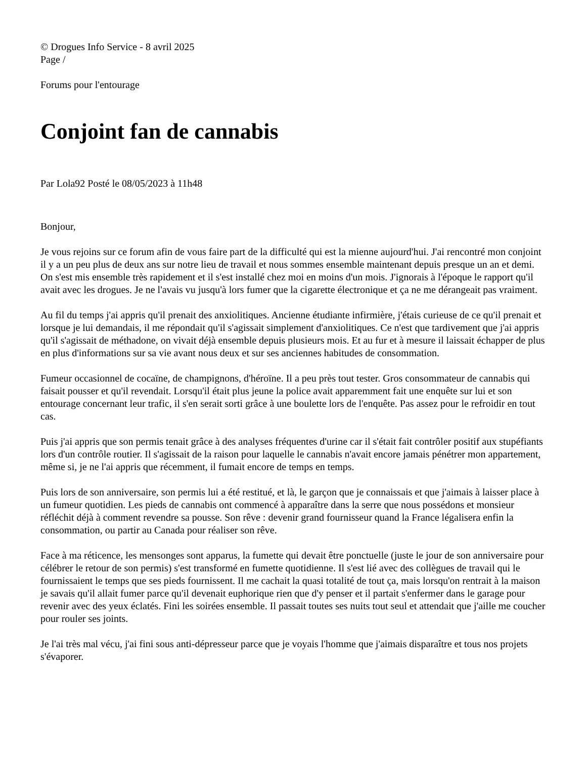© Drogues Info Service - 8 avril 2025
Page /
Forums pour l'entourage
Conjoint fan de cannabis
Par Lola92 Posté le 08/05/2023 à 11h48
Bonjour,
Je vous rejoins sur ce forum afin de vous faire part de la difficulté qui est la mienne aujourd'hui. J'ai rencontré mon conjoint il y a un peu plus de deux ans sur notre lieu de travail et nous sommes ensemble maintenant depuis presque un an et demi. On s'est mis ensemble très rapidement et il s'est installé chez moi en moins d'un mois. J'ignorais à l'époque le rapport qu'il avait avec les drogues. Je ne l'avais vu jusqu'à lors fumer que la cigarette électronique et ça ne me dérangeait pas vraiment.
Au fil du temps j'ai appris qu'il prenait des anxiolitiques. Ancienne étudiante infirmière, j'étais curieuse de ce qu'il prenait et lorsque je lui demandais, il me répondait qu'il s'agissait simplement d'anxiolitiques. Ce n'est que tardivement que j'ai appris qu'il s'agissait de méthadone, on vivait déjà ensemble depuis plusieurs mois. Et au fur et à mesure il laissait échapper de plus en plus d'informations sur sa vie avant nous deux et sur ses anciennes habitudes de consommation.
Fumeur occasionnel de cocaïne, de champignons, d'héroïne. Il a peu près tout tester. Gros consommateur de cannabis qui faisait pousser et qu'il revendait. Lorsqu'il était plus jeune la police avait apparemment fait une enquête sur lui et son entourage concernant leur trafic, il s'en serait sorti grâce à une boulette lors de l'enquête. Pas assez pour le refroidir en tout cas.
Puis j'ai appris que son permis tenait grâce à des analyses fréquentes d'urine car il s'était fait contrôler positif aux stupéfiants lors d'un contrôle routier. Il s'agissait de la raison pour laquelle le cannabis n'avait encore jamais pénétrer mon appartement, même si, je ne l'ai appris que récemment, il fumait encore de temps en temps.
Puis lors de son anniversaire, son permis lui a été restitué, et là, le garçon que je connaissais et que j'aimais à laisser place à un fumeur quotidien. Les pieds de cannabis ont commencé à apparaître dans la serre que nous possédons et monsieur réfléchit déjà à comment revendre sa pousse. Son rêve : devenir grand fournisseur quand la France légalisera enfin la consommation, ou partir au Canada pour réaliser son rêve.
Face à ma réticence, les mensonges sont apparus, la fumette qui devait être ponctuelle (juste le jour de son anniversaire pour célébrer le retour de son permis) s'est transformé en fumette quotidienne. Il s'est lié avec des collègues de travail qui le fournissaient le temps que ses pieds fournissent. Il me cachait la quasi totalité de tout ça, mais lorsqu'on rentrait à la maison je savais qu'il allait fumer parce qu'il devenait euphorique rien que d'y penser et il partait s'enfermer dans le garage pour revenir avec des yeux éclatés. Fini les soirées ensemble. Il passait toutes ses nuits tout seul et attendait que j'aille me coucher pour rouler ses joints.
Je l'ai très mal vécu, j'ai fini sous anti-dépresseur parce que je voyais l'homme que j'aimais disparaître et tous nos projets s'évaporer.